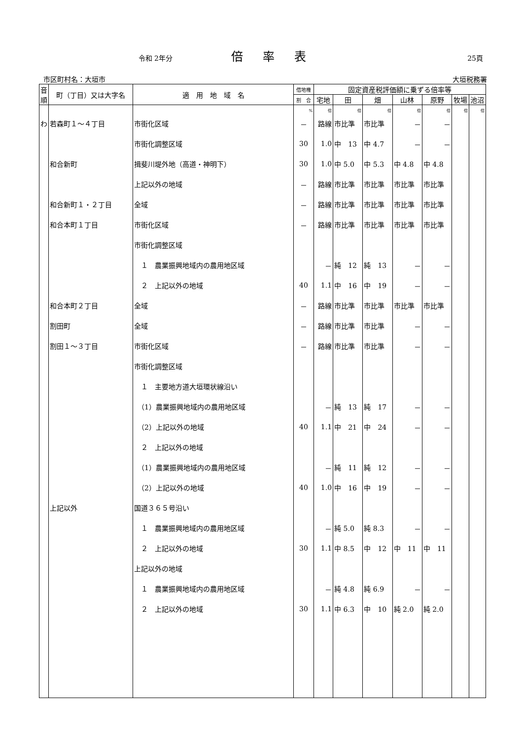令和 2年分
倍率表
25頁
市区町村名：大垣市 大垣税務署
| 音 順 | 町（丁目）又は大字名 | 適 用 地 域 名 | 借地権 | 固定資産税評価額に乗ずる倍率等 | | | | | | |
| --- | --- | --- | --- | --- | --- | --- | --- | --- | --- | --- |
| | | | 割 合 | 宅地 | 田 | 畑 | 山林 | 原野 | 牧場 | 池沼 |
| | | | % | 倍 | 倍 | 倍 | 倍 | 倍 | 倍 | 倍 |
| わ | 若森町１～４丁目 | 市街化区域 | － | 路線 | 市比準 | 市比準 | － | － | | |
| | | 市街化調整区域 | 30 | 1.0 | 中 13 | 中 4.7 | － | － | | |
| | 和合新町 | 揖斐川堤外地（高道・神明下） | 30 | 1.0 | 中 5.0 | 中 5.3 | 中 4.8 | 中 4.8 | | |
| | | 上記以外の地域 | － | 路線 | 市比準 | 市比準 | 市比準 | 市比準 | | |
| | 和合新町１・２丁目 | 全域 | － | 路線 | 市比準 | 市比準 | 市比準 | 市比準 | | |
| | 和合本町１丁目 | 市街化区域 | － | 路線 | 市比準 | 市比準 | 市比準 | 市比準 | | |
| | | 市街化調整区域 | | | | | | | | |
| | | １ 農業振興地域内の農用地区域 | | － | 純 12 | 純 13 | － | － | | |
| | | ２ 上記以外の地域 | 40 | 1.1 | 中 16 | 中 19 | － | － | | |
| | 和合本町２丁目 | 全域 | － | 路線 | 市比準 | 市比準 | 市比準 | 市比準 | | |
| | 割田町 | 全域 | － | 路線 | 市比準 | 市比準 | － | － | | |
| | 割田１～３丁目 | 市街化区域 | － | 路線 | 市比準 | 市比準 | － | － | | |
| | | 市街化調整区域 | | | | | | | | |
| | | １ 主要地方道大垣環状線沿い | | | | | | | | |
| | | （1）農業振興地域内の農用地区域 | | － | 純 13 | 純 17 | － | － | | |
| | | （2）上記以外の地域 | 40 | 1.1 | 中 21 | 中 24 | － | － | | |
| | | ２ 上記以外の地域 | | | | | | | | |
| | | （1）農業振興地域内の農用地区域 | | － | 純 11 | 純 12 | － | － | | |
| | | （2）上記以外の地域 | 40 | 1.0 | 中 16 | 中 19 | － | － | | |
| | 上記以外 | 国道３６５号沿い | | | | | | | | |
| | | １ 農業振興地域内の農用地区域 | | － | 純 5.0 | 純 8.3 | － | － | | |
| | | ２ 上記以外の地域 | 30 | 1.1 | 中 8.5 | 中 12 | 中 11 | 中 11 | | |
| | | 上記以外の地域 | | | | | | | | |
| | | １ 農業振興地域内の農用地区域 | | － | 純 4.8 | 純 6.9 | － | － | | |
| | | ２ 上記以外の地域 | 30 | 1.1 | 中 6.3 | 中 10 | 純 2.0 | 純 2.0 | | |